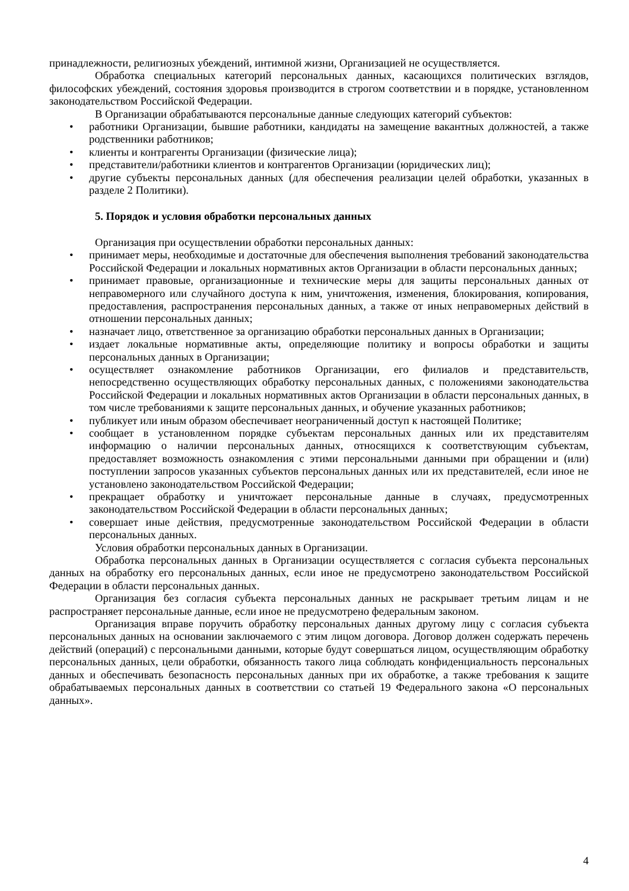принадлежности, религиозных убеждений, интимной жизни, Организацией не осуществляется.
Обработка специальных категорий персональных данных, касающихся политических взглядов, философских убеждений, состояния здоровья производится в строгом соответствии и в порядке, установленном законодательством Российской Федерации.
В Организации обрабатываются персональные данные следующих категорий субъектов:
• работники Организации, бывшие работники, кандидаты на замещение вакантных должностей, а также родственники работников;
• клиенты и контрагенты Организации (физические лица);
• представители/работники клиентов и контрагентов Организации (юридических лиц);
• другие субъекты персональных данных (для обеспечения реализации целей обработки, указанных в разделе 2 Политики).
5. Порядок и условия обработки персональных данных
Организация при осуществлении обработки персональных данных:
• принимает меры, необходимые и достаточные для обеспечения выполнения требований законодательства Российской Федерации и локальных нормативных актов Организации в области персональных данных;
• принимает правовые, организационные и технические меры для защиты персональных данных от неправомерного или случайного доступа к ним, уничтожения, изменения, блокирования, копирования, предоставления, распространения персональных данных, а также от иных неправомерных действий в отношении персональных данных;
• назначает лицо, ответственное за организацию обработки персональных данных в Организации;
• издает локальные нормативные акты, определяющие политику и вопросы обработки и защиты персональных данных в Организации;
• осуществляет ознакомление работников Организации, его филиалов и представительств, непосредственно осуществляющих обработку персональных данных, с положениями законодательства Российской Федерации и локальных нормативных актов Организации в области персональных данных, в том числе требованиями к защите персональных данных, и обучение указанных работников;
• публикует или иным образом обеспечивает неограниченный доступ к настоящей Политике;
• сообщает в установленном порядке субъектам персональных данных или их представителям информацию о наличии персональных данных, относящихся к соответствующим субъектам, предоставляет возможность ознакомления с этими персональными данными при обращении и (или) поступлении запросов указанных субъектов персональных данных или их представителей, если иное не установлено законодательством Российской Федерации;
• прекращает обработку и уничтожает персональные данные в случаях, предусмотренных законодательством Российской Федерации в области персональных данных;
• совершает иные действия, предусмотренные законодательством Российской Федерации в области персональных данных.
Условия обработки персональных данных в Организации.
Обработка персональных данных в Организации осуществляется с согласия субъекта персональных данных на обработку его персональных данных, если иное не предусмотрено законодательством Российской Федерации в области персональных данных.
Организация без согласия субъекта персональных данных не раскрывает третьим лицам и не распространяет персональные данные, если иное не предусмотрено федеральным законом.
Организация вправе поручить обработку персональных данных другому лицу с согласия субъекта персональных данных на основании заключаемого с этим лицом договора. Договор должен содержать перечень действий (операций) с персональными данными, которые будут совершаться лицом, осуществляющим обработку персональных данных, цели обработки, обязанность такого лица соблюдать конфиденциальность персональных данных и обеспечивать безопасность персональных данных при их обработке, а также требования к защите обрабатываемых персональных данных в соответствии со статьей 19 Федерального закона «О персональных данных».
4